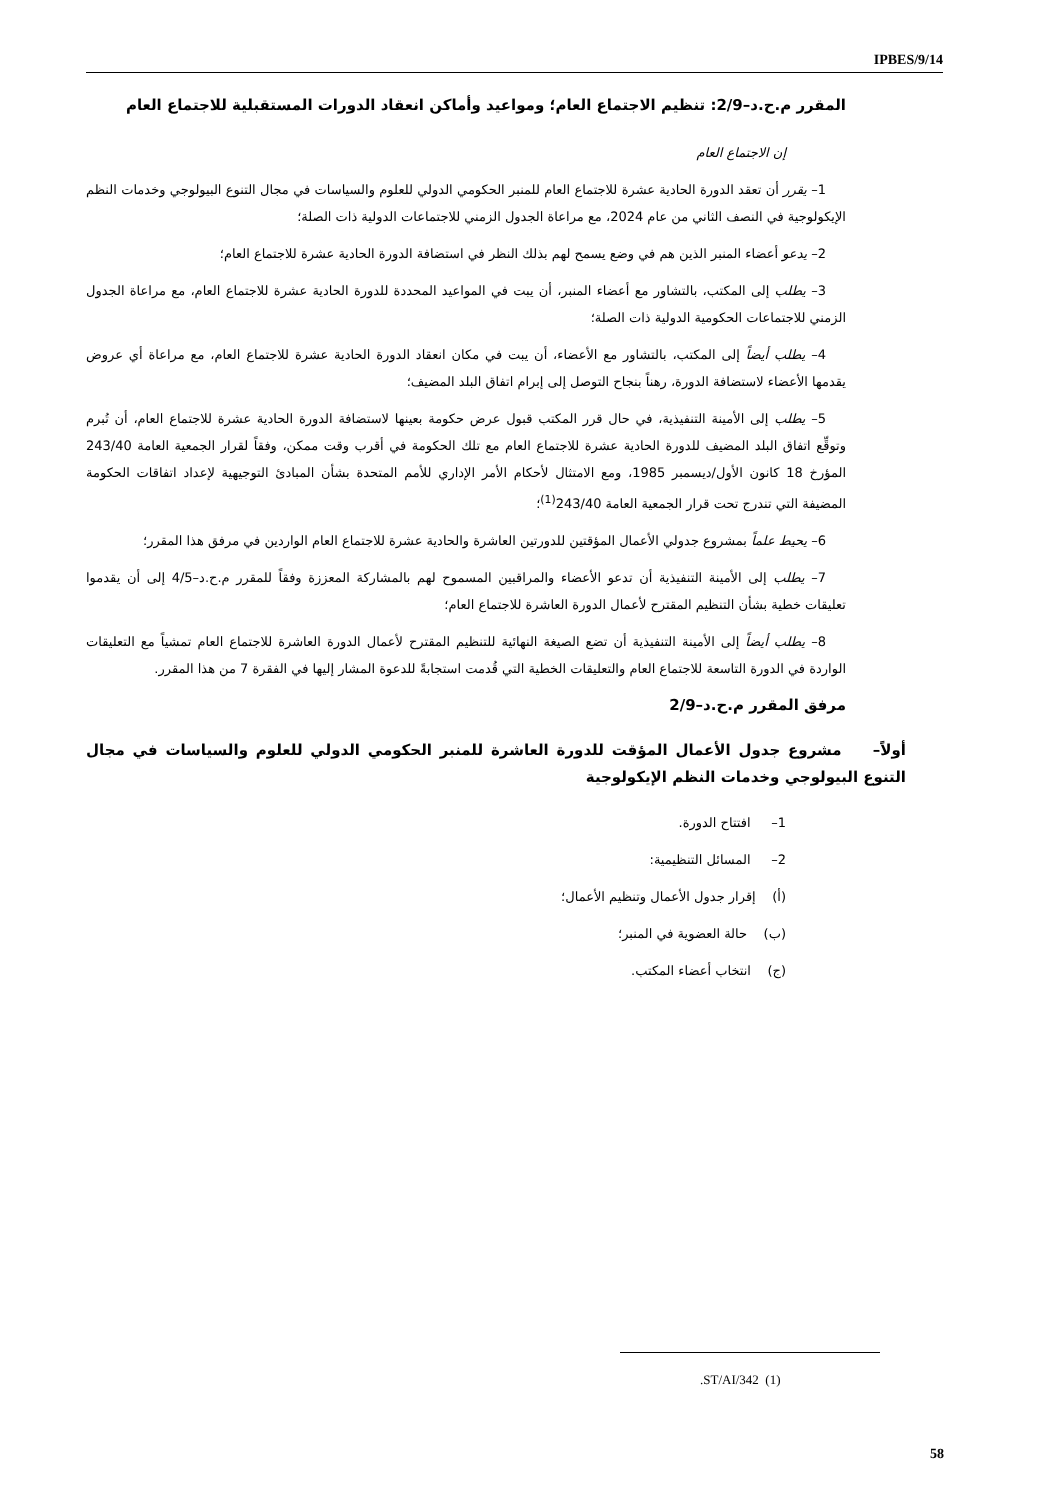IPBES/9/14
المقرر م.ح.د–2/9: تنظيم الاجتماع العام؛ ومواعيد وأماكن انعقاد الدورات المستقبلية للاجتماع العام
إن الاجتماع العام
1– يقرر أن تعقد الدورة الحادية عشرة للاجتماع العام للمنبر الحكومي الدولي للعلوم والسياسات في مجال التنوع البيولوجي وخدمات النظم الإيكولوجية في النصف الثاني من عام 2024، مع مراعاة الجدول الزمني للاجتماعات الدولية ذات الصلة؛
2– يدعو أعضاء المنبر الذين هم في وضع يسمح لهم بذلك النظر في استضافة الدورة الحادية عشرة للاجتماع العام؛
3– يطلب إلى المكتب، بالتشاور مع أعضاء المنبر، أن يبت في المواعيد المحددة للدورة الحادية عشرة للاجتماع العام، مع مراعاة الجدول الزمني للاجتماعات الحكومية الدولية ذات الصلة؛
4– يطلب أيضاً إلى المكتب، بالتشاور مع الأعضاء، أن يبت في مكان انعقاد الدورة الحادية عشرة للاجتماع العام، مع مراعاة أي عروض يقدمها الأعضاء لاستضافة الدورة، رهناً بنجاح التوصل إلى إبرام اتفاق البلد المضيف؛
5– يطلب إلى الأمينة التنفيذية، في حال قرر المكتب قبول عرض حكومة بعينها لاستضافة الدورة الحادية عشرة للاجتماع العام، أن تُبرم وتوقِّع اتفاق البلد المضيف للدورة الحادية عشرة للاجتماع العام مع تلك الحكومة في أقرب وقت ممكن، وفقاً لقرار الجمعية العامة 243/40 المؤرخ 18 كانون الأول/ديسمبر 1985، ومع الامتثال لأحكام الأمر الإداري للأمم المتحدة بشأن المبادئ التوجيهية لإعداد اتفاقات الحكومة المضيفة التي تندرج تحت قرار الجمعية العامة 243/40<sup>(1)</sup>؛
6– يحيط علماً بمشروع جدولي الأعمال المؤقتين للدورتين العاشرة والحادية عشرة للاجتماع العام الواردين في مرفق هذا المقرر؛
7– يطلب إلى الأمينة التنفيذية أن تدعو الأعضاء والمراقبين المسموح لهم بالمشاركة المعززة وفقاً للمقرر م.ح.د–4/5 إلى أن يقدموا تعليقات خطية بشأن التنظيم المقترح لأعمال الدورة العاشرة للاجتماع العام؛
8– يطلب أيضاً إلى الأمينة التنفيذية أن تضع الصيغة النهائية للتنظيم المقترح لأعمال الدورة العاشرة للاجتماع العام تمشياً مع التعليقات الواردة في الدورة التاسعة للاجتماع العام والتعليقات الخطية التي قُدمت استجابةً للدعوة المشار إليها في الفقرة 7 من هذا المقرر.
مرفق المقرر م.ح.د–2/9
أولاً– مشروع جدول الأعمال المؤقت للدورة العاشرة للمنبر الحكومي الدولي للعلوم والسياسات في مجال التنوع البيولوجي وخدمات النظم الإيكولوجية
1– افتتاح الدورة.
2– المسائل التنظيمية:
(أ) إقرار جدول الأعمال وتنظيم الأعمال؛
(ب) حالة العضوية في المنبر؛
(ج) انتخاب أعضاء المكتب.
.ST/AI/342 (1)
58